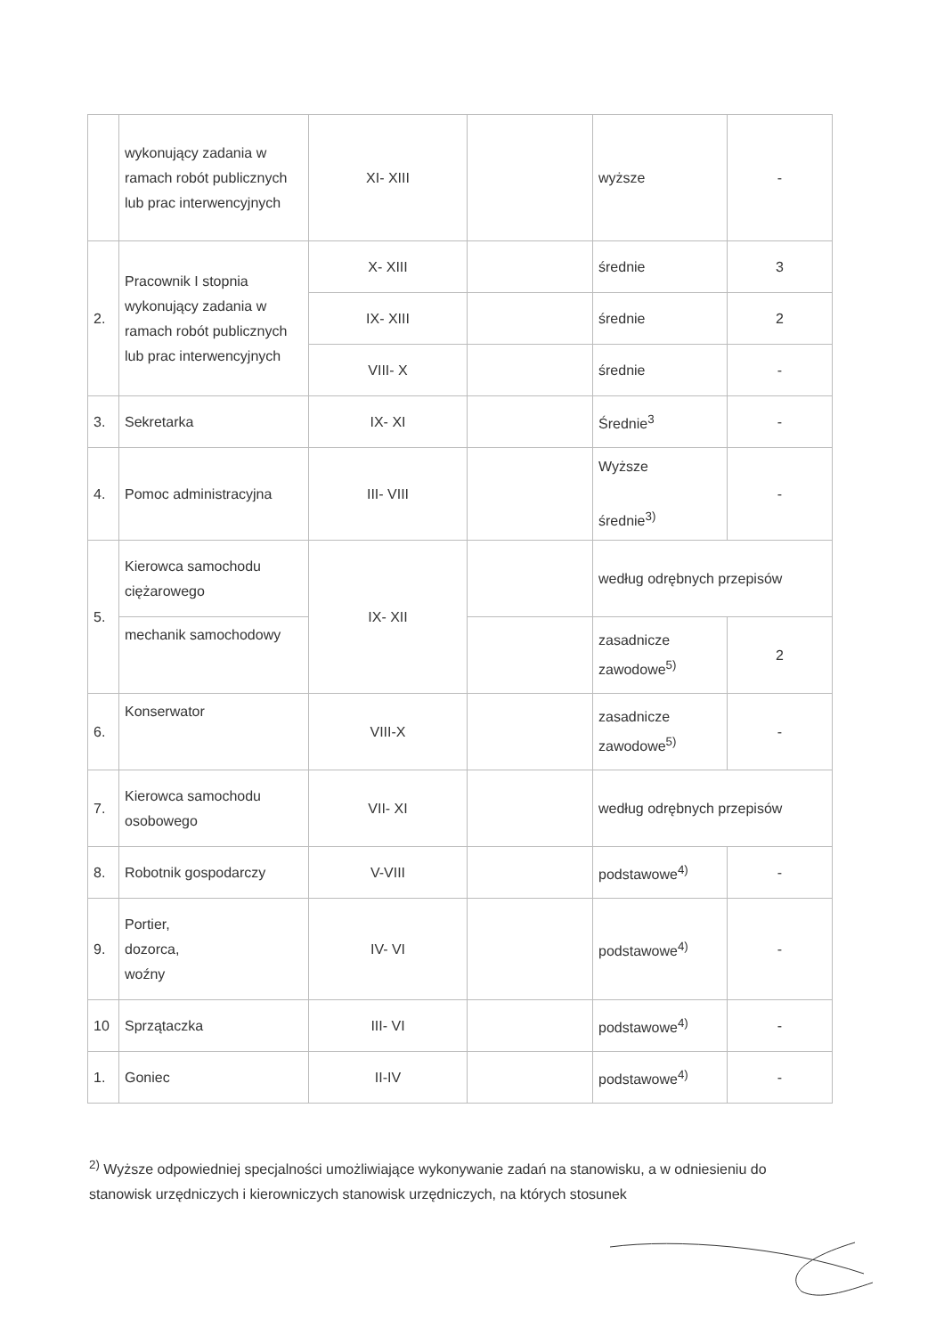| | wykonujący zadania w ramach robót publicznych lub prac interwencyjnych | XI- XIII | | wyższe | - |
| 2. | Pracownik I stopnia wykonujący zadania w ramach robót publicznych lub prac interwencyjnych | X- XIII | | średnie | 3 |
| | | IX- XIII | | średnie | 2 |
| | | VIII- X | | średnie | - |
| 3. | Sekretarka | IX- XI | | Średnie<sup>3</sup> | - |
| 4. | Pomoc administracyjna | III- VIII | | Wyższe średnie<sup>3)</sup> | - |
| 5. | Kierowca samochodu ciężarowego | IX- XII | | według odrębnych przepisów | |
| | mechanik samochodowy | | | zasadnicze zawodowe<sup>5)</sup> | 2 |
| 6. | Konserwator | VIII-X | | zasadnicze zawodowe<sup>5)</sup> | - |
| 7. | Kierowca samochodu osobowego | VII- XI | | według odrębnych przepisów | |
| 8. | Robotnik gospodarczy | V-VIII | | podstawowe<sup>4)</sup> | - |
| 9. | Portier, dozorca, woźny | IV- VI | | podstawowe<sup>4)</sup> | - |
| 10 | Sprzątaczka | III- VI | | podstawowe<sup>4)</sup> | - |
| 1. | Goniec | II-IV | | podstawowe<sup>4)</sup> | - |
<sup>2)</sup> Wyższe odpowiedniej specjalności umożliwiające wykonywanie zadań na stanowisku, a w odniesieniu do stanowisk urzędniczych i kierowniczych stanowisk urzędniczych, na których stosunek